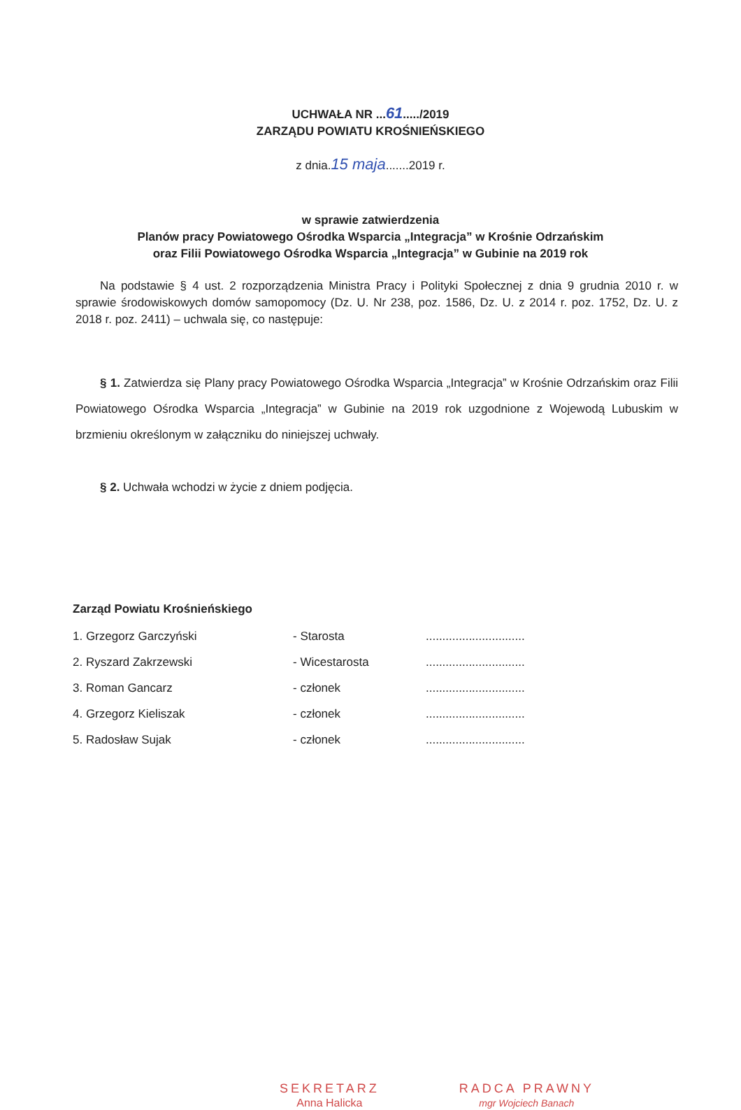UCHWAŁA NR ...61...../2019
ZARZĄDU POWIATU KROŚNIEŃSKIEGO
z dnia.15 maja.......2019 r.
w sprawie zatwierdzenia
Planów pracy Powiatowego Ośrodka Wsparcia „Integracja” w Krośnie Odrzańskim
oraz Filii Powiatowego Ośrodka Wsparcia „Integracja” w Gubinie na 2019 rok
Na podstawie § 4 ust. 2 rozporządzenia Ministra Pracy i Polityki Społecznej z dnia 9 grudnia 2010 r. w sprawie środowiskowych domów samopomocy (Dz. U. Nr 238, poz. 1586, Dz. U. z 2014 r. poz. 1752, Dz. U. z 2018 r. poz. 2411) – uchwala się, co następuje:
§ 1. Zatwierdza się Plany pracy Powiatowego Ośrodka Wsparcia „Integracja” w Krośnie Odrzańskim oraz Filii Powiatowego Ośrodka Wsparcia „Integracja” w Gubinie na 2019 rok uzgodnione z Wojewodą Lubuskim w brzmieniu określonym w załączniku do niniejszej uchwały.
§ 2. Uchwała wchodzi w życie z dniem podjęcia.
Zarząd Powiatu Krośnieńskiego
| 1. Grzegorz Garczyński | - Starosta | .............................. |
| 2. Ryszard Zakrzewski | - Wicestarosta | .............................. |
| 3. Roman Gancarz | - członek | .............................. |
| 4. Grzegorz Kieliszak | - członek | .............................. |
| 5. Radosław Sujak | - członek | .............................. |
SEKRETARZ
Anna Halicka
RADCA PRAWNY
mgr Wojciech Banach